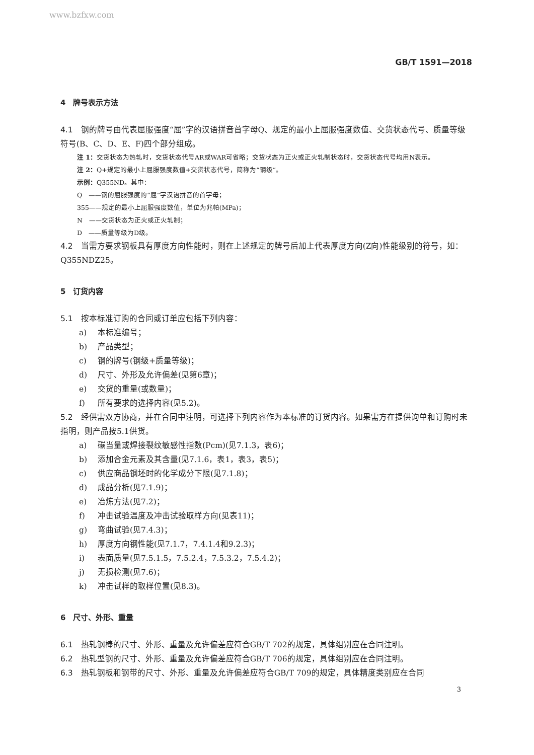www.bzfxw.com
GB/T 1591—2018
4　牌号表示方法
4.1　钢的牌号由代表屈服强度“屈”字的汉语拼音首字母Q、规定的最小上屈服强度数值、交货状态代号、质量等级符号(B、C、D、E、F)四个部分组成。
注 1：交货状态为热轧时，交货状态代号AR或WAR可省略；交货状态为正火或正火轧制状态时，交货状态代号均用N表示。
注 2：Q+规定的最小上屈服强度数值+交货状态代号，简称为“钢级”。
示例：Q355ND。其中：
Q　——钢的屈服强度的“屈”字汉语拼音的首字母；
355——规定的最小上屈服强度数值，单位为兆帕(MPa)；
N　——交货状态为正火或正火轧制；
D　——质量等级为D级。
4.2　当需方要求钢板具有厚度方向性能时，则在上述规定的牌号后加上代表厚度方向(Z向)性能级别的符号，如：Q355NDZ25。
5　订货内容
5.1　按本标准订购的合同或订单应包括下列内容：
a) 本标准编号；
b) 产品类型；
c) 钢的牌号(钢级+质量等级)；
d) 尺寸、外形及允许偏差(见第6章)；
e) 交货的重量(或数量)；
f) 所有要求的选择内容(见5.2)。
5.2　经供需双方协商，并在合同中注明，可选择下列内容作为本标准的订货内容。如果需方在提供询单和订购时未指明，则产品按5.1供货。
a) 碳当量或焊接裂纹敏感性指数(Pcm)(见7.1.3，表6)；
b) 添加合金元素及其含量(见7.1.6，表1，表3，表5)；
c) 供应商品钢坯时的化学成分下限(见7.1.8)；
d) 成品分析(见7.1.9)；
e) 冶炼方法(见7.2)；
f) 冲击试验温度及冲击试验取样方向(见表11)；
g) 弯曲试验(见7.4.3)；
h) 厚度方向钢性能(见7.1.7，7.4.1.4和9.2.3)；
i) 表面质量(见7.5.1.5，7.5.2.4，7.5.3.2，7.5.4.2)；
j) 无损检测(见7.6)；
k) 冲击试样的取样位置(见8.3)。
6　尺寸、外形、重量
6.1　热轧钢棒的尺寸、外形、重量及允许偏差应符合GB/T 702的规定，具体组别应在合同注明。
6.2　热轧型钢的尺寸、外形、重量及允许偏差应符合GB/T 706的规定，具体组别应在合同注明。
6.3　热轧钢板和钢带的尺寸、外形、重量及允许偏差应符合GB/T 709的规定，具体精度类别应在合同
3